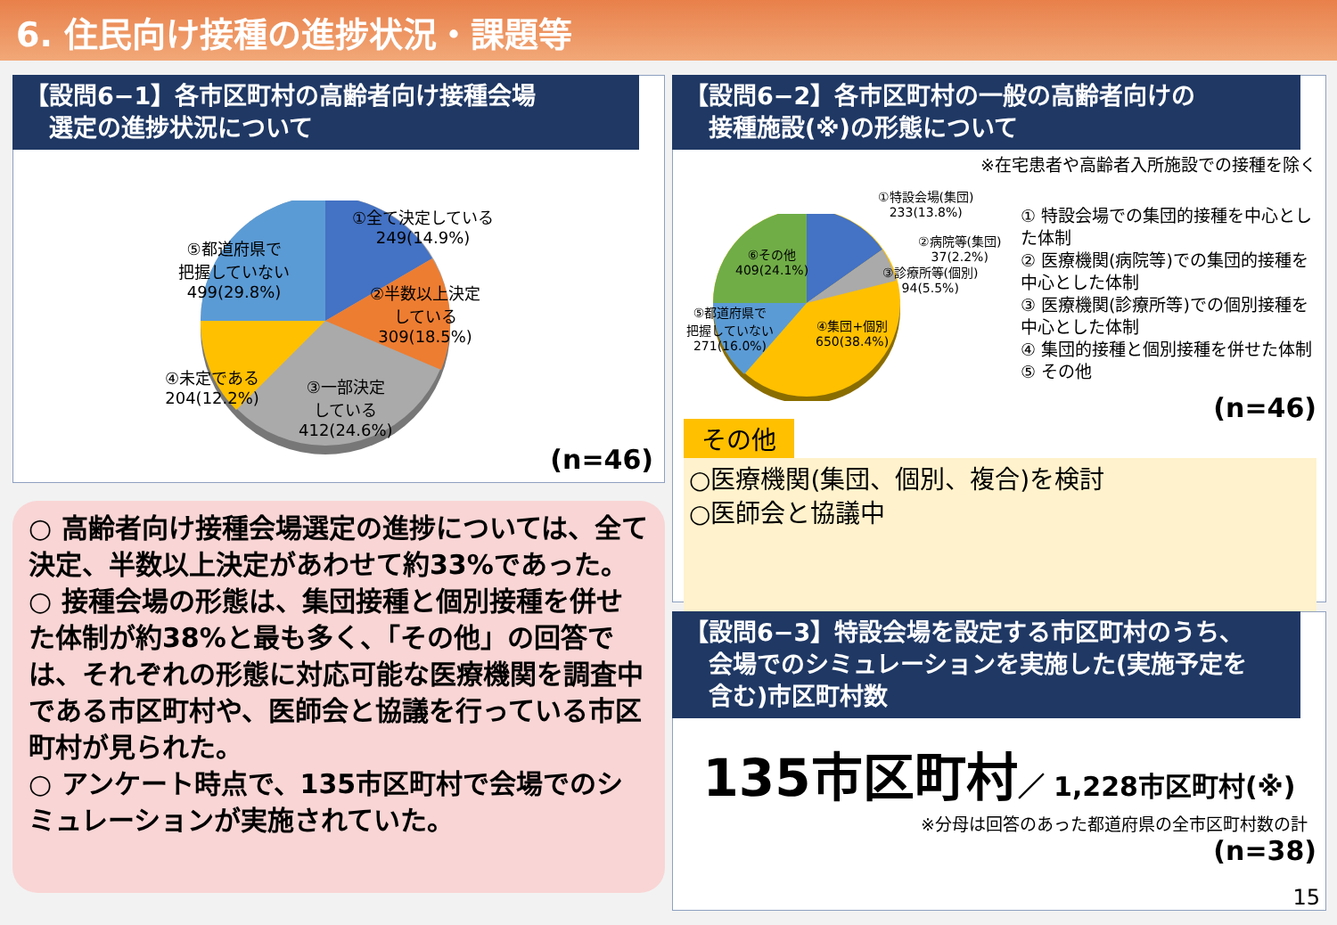6. 住民向け接種の進捗状況・課題等
【設問6−1】各市区町村の高齢者向け接種会場
　選定の進捗状況について
①全て決定している
249(14.9%)
②半数以上決定
している
309(18.5%)
③一部決定
している
412(24.6%)
④未定である
204(12.2%)
⑤都道府県で
把握していない
499(29.8%)
(n=46)
○ 高齢者向け接種会場選定の進捗については、全て決定、半数以上決定があわせて約33%であった。
○ 接種会場の形態は、集団接種と個別接種を併せた体制が約38%と最も多く、「その他」の回答では、それぞれの形態に対応可能な医療機関を調査中である市区町村や、医師会と協議を行っている市区町村が見られた。
○ アンケート時点で、135市区町村で会場でのシミュレーションが実施されていた。
【設問6−2】各市区町村の一般の高齢者向けの
　接種施設(※)の形態について
※在宅患者や高齢者入所施設での接種を除く
①特設会場(集団)
233(13.8%)
②病院等(集団)
37(2.2%)
③診療所等(個別)
94(5.5%)
④集団+個別
650(38.4%)
⑤都道府県で
把握していない
271(16.0%)
⑥その他
409(24.1%)
① 特設会場での集団的接種を中心とした体制
② 医療機関(病院等)での集団的接種を中心とした体制
③ 医療機関(診療所等)での個別接種を中心とした体制
④ 集団的接種と個別接種を併せた体制
⑤ その他
(n=46)
その他
○医療機関(集団、個別、複合)を検討
○医師会と協議中
【設問6−3】特設会場を設定する市区町村のうち、
　会場でのシミュレーションを実施した(実施予定を
　含む)市区町村数
135市区町村／ 1,228市区町村(※)
※分母は回答のあった都道府県の全市区町村数の計
(n=38)
15